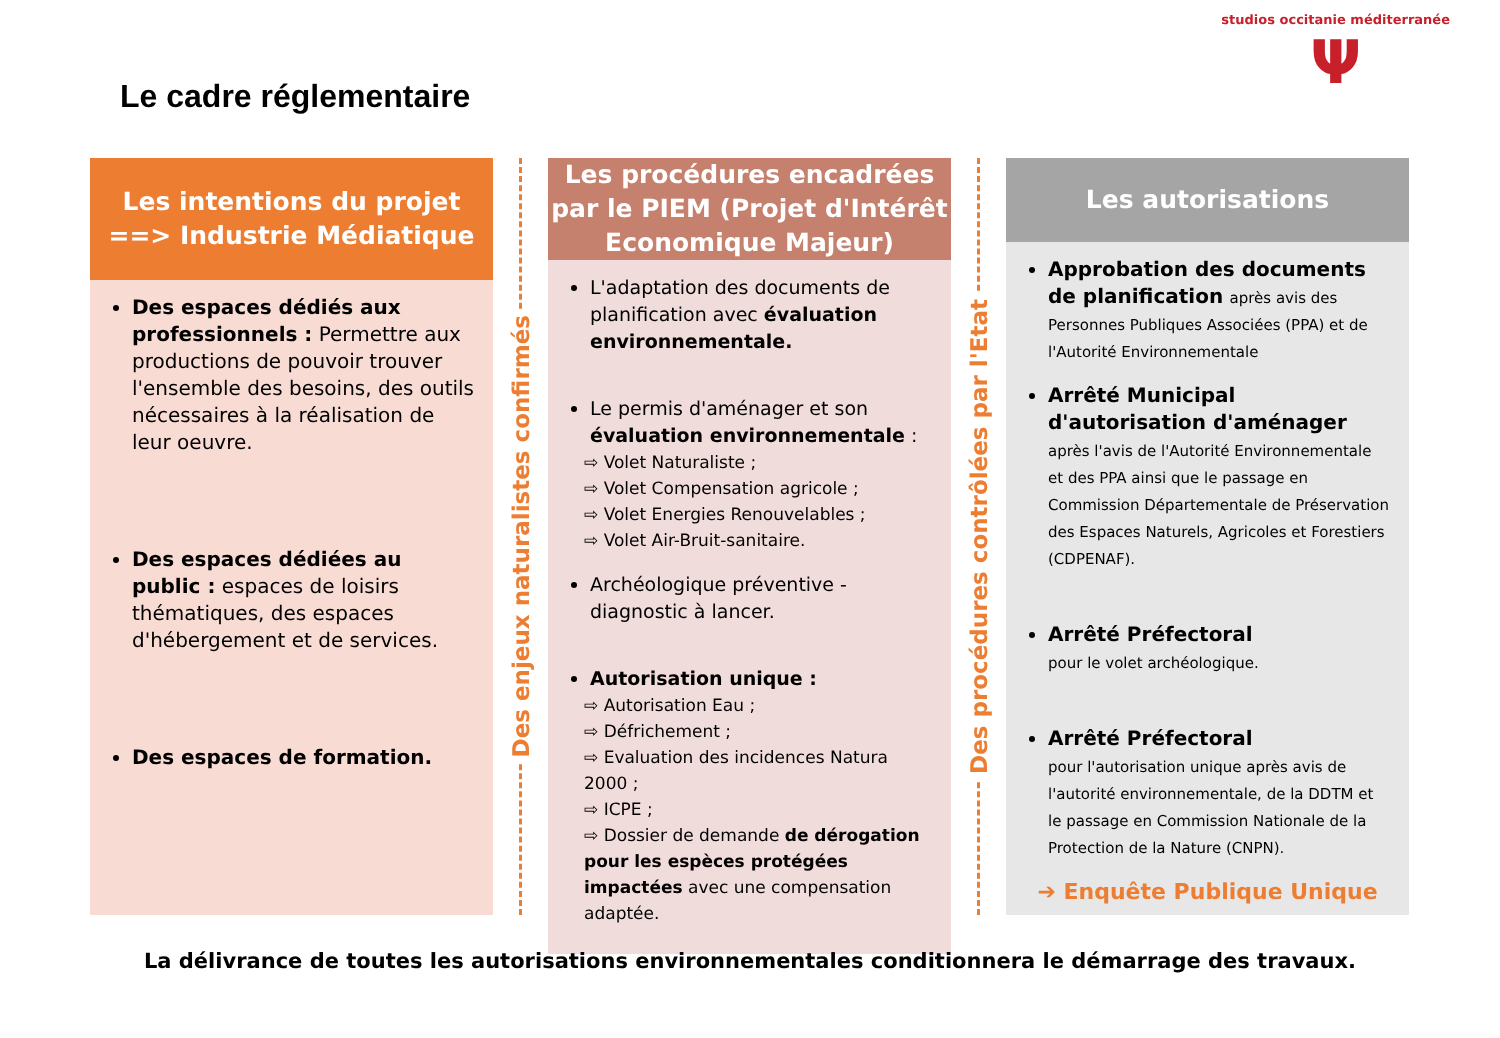studios occitanie méditerranée
Ψ
Le cadre réglementaire
Les intentions du projet
==> Industrie Médiatique
Des espaces dédiés aux professionnels : Permettre aux productions de pouvoir trouver l'ensemble des besoins, des outils nécessaires à la réalisation de leur oeuvre.
Des espaces dédiées au public : espaces de loisirs thématiques, des espaces d'hébergement et de services.
Des espaces de formation.
Des enjeux naturalistes confirmés
Les procédures encadrées par le PIEM (Projet d'Intérêt Economique Majeur)
L'adaptation des documents de planification avec évaluation environnementale.
Le permis d'aménager et son évaluation environnementale :
⇨ Volet Naturaliste ;
⇨ Volet Compensation agricole ;
⇨ Volet Energies Renouvelables ;
⇨ Volet Air-Bruit-sanitaire.
Archéologique préventive - diagnostic à lancer.
Autorisation unique :
⇨ Autorisation Eau ;
⇨ Défrichement ;
⇨ Evaluation des incidences Natura 2000 ;
⇨ ICPE ;
⇨ Dossier de demande de dérogation pour les espèces protégées impactées avec une compensation adaptée.
Des procédures contrôlées par l'Etat
Les autorisations
Approbation des documents de planification après avis des Personnes Publiques Associées (PPA) et de l'Autorité Environnementale
Arrêté Municipal d'autorisation d'aménager après l'avis de l'Autorité Environnementale et des PPA ainsi que le passage en Commission Départementale de Préservation des Espaces Naturels, Agricoles et Forestiers (CDPENAF).
Arrêté Préfectoral
pour le volet archéologique.
Arrêté Préfectoral
pour l'autorisation unique après avis de l'autorité environnementale, de la DDTM et le passage en Commission Nationale de la Protection de la Nature (CNPN).
➔ Enquête Publique Unique
La délivrance de toutes les autorisations environnementales conditionnera le démarrage des travaux.